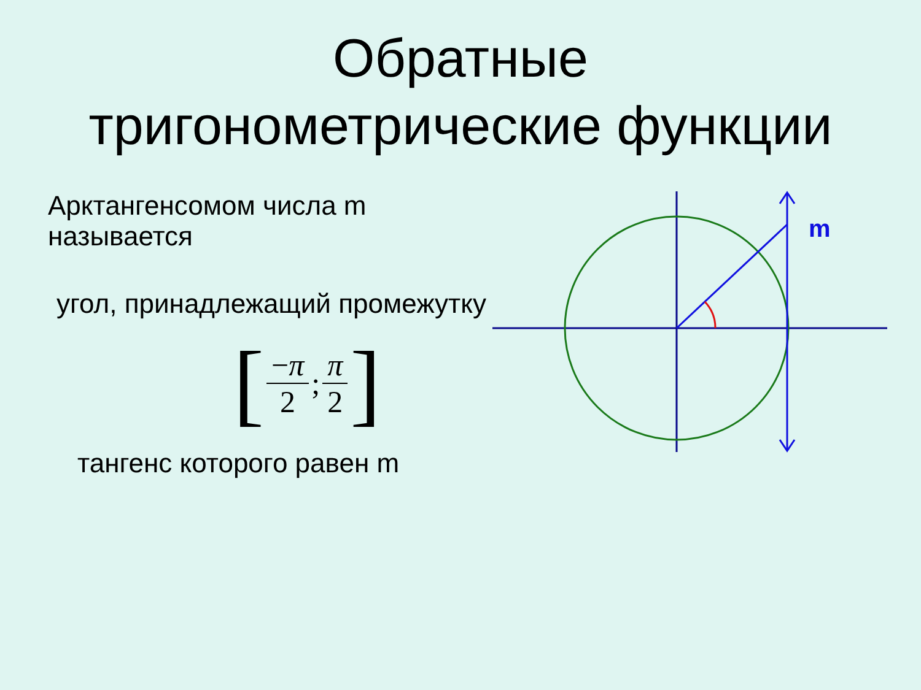Обратные
тригонометрические функции
Арктангенсомом числа m называется
угол, принадлежащий промежутку
[−π 2; π 2]
тангенс которого равен m
m